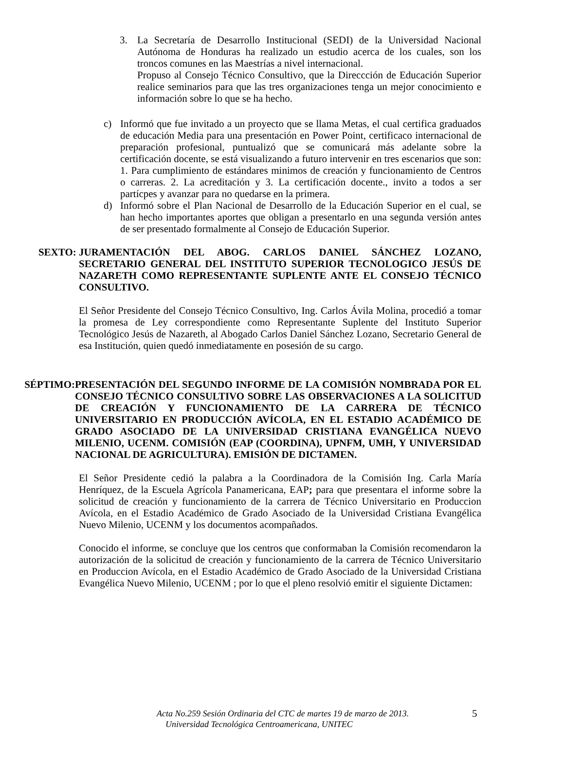3. La Secretaría de Desarrollo Institucional (SEDI) de la Universidad Nacional Autónoma de Honduras ha realizado un estudio acerca de los cuales, son los troncos comunes en las Maestrías a nivel internacional.
Propuso al Consejo Técnico Consultivo, que la Direccción de Educación Superior realice seminarios para que las tres organizaciones tenga un mejor conocimiento e información sobre lo que se ha hecho.
c) Informó que fue invitado a un proyecto que se llama Metas, el cual certifica graduados de educación Media para una presentación en Power Point, certificaco internacional de preparación profesional, puntualizó que se comunicará más adelante sobre la certificación docente, se está visualizando a futuro intervenir en tres escenarios que son: 1. Para cumplimiento de estándares minimos de creación y funcionamiento de Centros o carreras. 2. La acreditación y 3. La certificación docente., invito a todos a ser partícpes y avanzar para no quedarse en la primera.
d) Informó sobre el Plan Nacional de Desarrollo de la Educación Superior en el cual, se han hecho importantes aportes que obligan a presentarlo en una segunda versión antes de ser presentado formalmente al Consejo de Educación Superior.
SEXTO: JURAMENTACIÓN DEL ABOG. CARLOS DANIEL SÁNCHEZ LOZANO, SECRETARIO GENERAL DEL INSTITUTO SUPERIOR TECNOLOGICO JESÚS DE NAZARETH COMO REPRESENTANTE SUPLENTE ANTE EL CONSEJO TÉCNICO CONSULTIVO.
El Señor Presidente del Consejo Técnico Consultivo, Ing. Carlos Ávila Molina, procedió a tomar la promesa de Ley correspondiente como Representante Suplente del Instituto Superior Tecnológico Jesús de Nazareth, al Abogado Carlos Daniel Sánchez Lozano, Secretario General de esa Institución, quien quedó inmediatamente en posesión de su cargo.
SÉPTIMO: PRESENTACIÓN DEL SEGUNDO INFORME DE LA COMISIÓN NOMBRADA POR EL CONSEJO TÉCNICO CONSULTIVO SOBRE LAS OBSERVACIONES A LA SOLICITUD DE CREACIÓN Y FUNCIONAMIENTO DE LA CARRERA DE TÉCNICO UNIVERSITARIO EN PRODUCCIÓN AVÍCOLA, EN EL ESTADIO ACADÉMICO DE GRADO ASOCIADO DE LA UNIVERSIDAD CRISTIANA EVANGÉLICA NUEVO MILENIO, UCENM. COMISIÓN (EAP (COORDINA), UPNFM, UMH, Y UNIVERSIDAD NACIONAL DE AGRICULTURA). EMISIÓN DE DICTAMEN.
El Señor Presidente cedió la palabra a la Coordinadora de la Comisión Ing. Carla María Henríquez, de la Escuela Agrícola Panamericana, EAP; para que presentara el informe sobre la solicitud de creación y funcionamiento de la carrera de Técnico Universitario en Produccion Avícola, en el Estadio Académico de Grado Asociado de la Universidad Cristiana Evangélica Nuevo Milenio, UCENM y los documentos acompañados.
Conocido el informe, se concluye que los centros que conformaban la Comisión recomendaron la autorización de la solicitud de creación y funcionamiento de la carrera de Técnico Universitario en Produccion Avícola, en el Estadio Académico de Grado Asociado de la Universidad Cristiana Evangélica Nuevo Milenio, UCENM ; por lo que el pleno resolvió emitir el siguiente Dictamen:
Acta No.259 Sesión Ordinaria del CTC de martes 19 de marzo de 2013. 5
Universidad Tecnológica Centroamericana, UNITEC